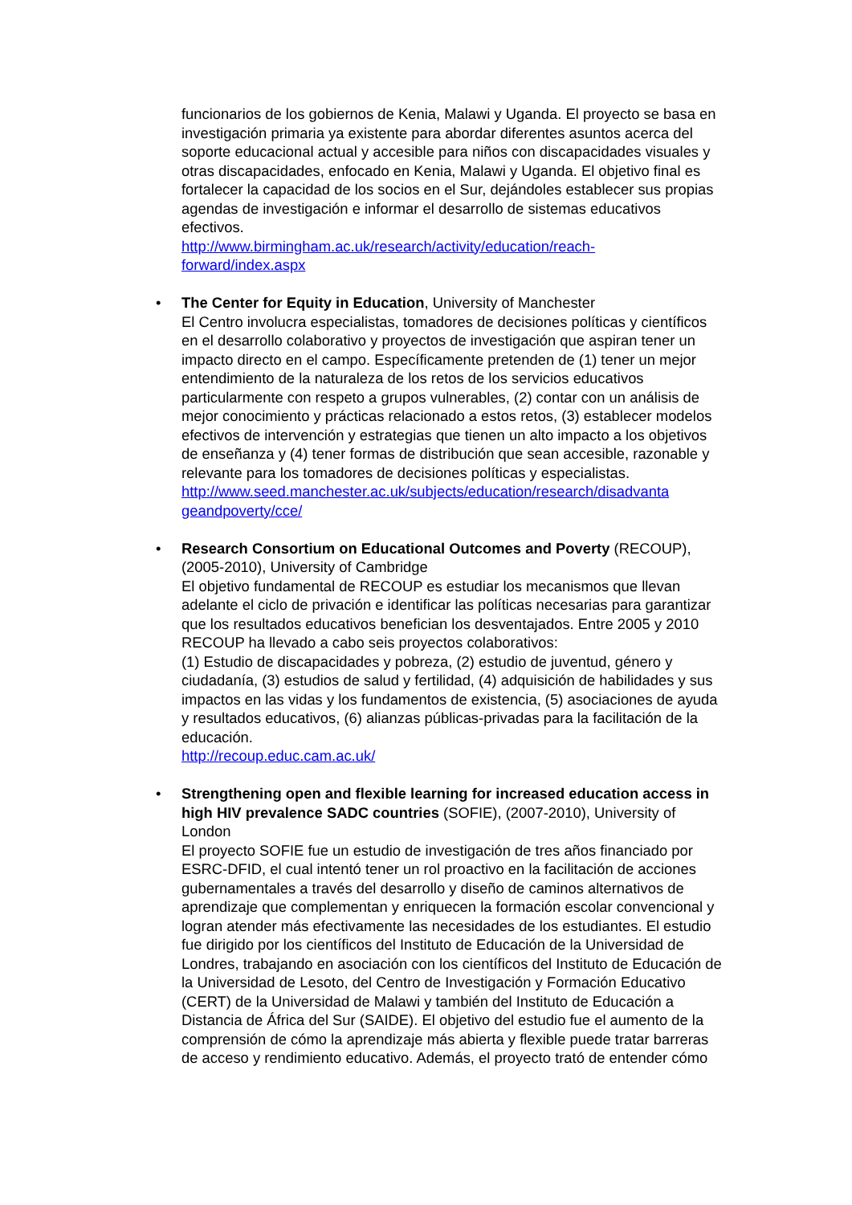funcionarios de los gobiernos de Kenia, Malawi y Uganda. El proyecto se basa en investigación primaria ya existente para abordar diferentes asuntos acerca del soporte educacional actual y accesible para niños con discapacidades visuales y otras discapacidades, enfocado en Kenia, Malawi y Uganda. El objetivo final es fortalecer la capacidad de los socios en el Sur, dejándoles establecer sus propias agendas de investigación e informar el desarrollo de sistemas educativos efectivos.
http://www.birmingham.ac.uk/research/activity/education/reach-
forward/index.aspx
•
The Center for Equity in Education, University of Manchester
El Centro involucra especialistas, tomadores de decisiones políticas y científicos en el desarrollo colaborativo y proyectos de investigación que aspiran tener un impacto directo en el campo. Específicamente pretenden de (1) tener un mejor entendimiento de la naturaleza de los retos de los servicios educativos particularmente con respeto a grupos vulnerables, (2) contar con un análisis de mejor conocimiento y prácticas relacionado a estos retos, (3) establecer modelos efectivos de intervención y estrategias que tienen un alto impacto a los objetivos de enseñanza y (4) tener formas de distribución que sean accesible, razonable y relevante para los tomadores de decisiones políticas y especialistas.
http://www.seed.manchester.ac.uk/subjects/education/research/disadvanta geandpoverty/cce/
•
Research Consortium on Educational Outcomes and Poverty (RECOUP), (2005-2010), University of Cambridge
El objetivo fundamental de RECOUP es estudiar los mecanismos que llevan adelante el ciclo de privación e identificar las políticas necesarias para garantizar que los resultados educativos benefician los desventajados. Entre 2005 y 2010 RECOUP ha llevado a cabo seis proyectos colaborativos:
(1) Estudio de discapacidades y pobreza, (2) estudio de juventud, género y ciudadanía, (3) estudios de salud y fertilidad, (4) adquisición de habilidades y sus impactos en las vidas y los fundamentos de existencia, (5) asociaciones de ayuda y resultados educativos, (6) alianzas públicas-privadas para la facilitación de la educación.
http://recoup.educ.cam.ac.uk/
•
Strengthening open and flexible learning for increased education access in high HIV prevalence SADC countries (SOFIE), (2007-2010), University of London
El proyecto SOFIE fue un estudio de investigación de tres años financiado por ESRC-DFID, el cual intentó tener un rol proactivo en la facilitación de acciones gubernamentales a través del desarrollo y diseño de caminos alternativos de aprendizaje que complementan y enriquecen la formación escolar convencional y logran atender más efectivamente las necesidades de los estudiantes. El estudio fue dirigido por los científicos del Instituto de Educación de la Universidad de Londres, trabajando en asociación con los científicos del Instituto de Educación de la Universidad de Lesoto, del Centro de Investigación y Formación Educativo (CERT) de la Universidad de Malawi y también del Instituto de Educación a Distancia de África del Sur (SAIDE). El objetivo del estudio fue el aumento de la comprensión de cómo la aprendizaje más abierta y flexible puede tratar barreras de acceso y rendimiento educativo. Además, el proyecto trató de entender cómo